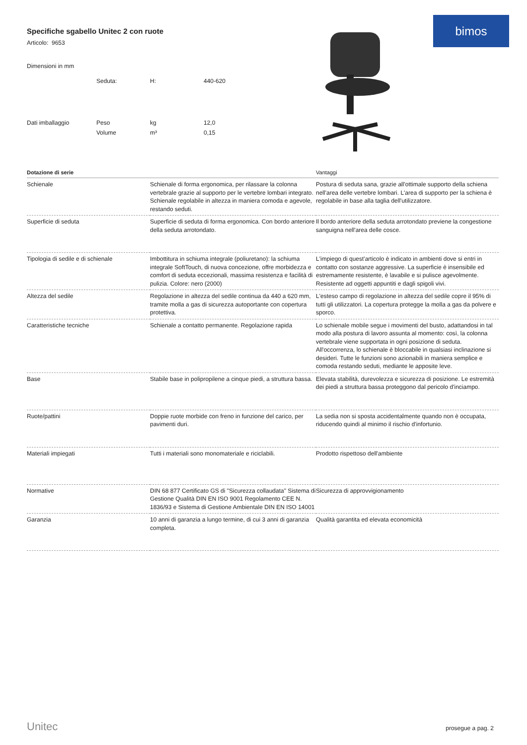bimos
Specifiche sgabello Unitec 2 con ruote
Articolo: 9653
| Dimensioni in mm | | | |
| | Seduta: | H: | 440-620 |
| Dati imballaggio | Peso | kg | 12,0 |
| | Volume | m³ | 0,15 |
| Dotazione di serie | | Vantaggi |
| --- | --- | --- |
| Schienale | Schienale di forma ergonomica, per rilassare la colonna vertebrale grazie al supporto per le vertebre lombari integrato. Schienale regolabile in altezza in maniera comoda e agevole, restando seduti. | Postura di seduta sana, grazie all'ottimale supporto della schiena nell'area delle vertebre lombari. L'area di supporto per la schiena è regolabile in base alla taglia dell'utilizzatore. |
| Superficie di seduta | Superficie di seduta di forma ergonomica. Con bordo anteriore della seduta arrotondato. | Il bordo anteriore della seduta arrotondato previene la congestione sanguigna nell'area delle cosce. |
| Tipologia di sedile e di schienale | Imbottitura in schiuma integrale (poliuretano): la schiuma integrale SoftTouch, di nuova concezione, offre morbidezza e comfort di seduta eccezionali, massima resistenza e facilità di pulizia. Colore: nero (2000) | L'impiego di quest'articolo è indicato in ambienti dove si entri in contatto con sostanze aggressive. La superficie è insensibile ed estremamente resistente, è lavabile e si pulisce agevolmente. Resistente ad oggetti appuntiti e dagli spigoli vivi. |
| Altezza del sedile | Regolazione in altezza del sedile continua da 440 a 620 mm, tramite molla a gas di sicurezza autoportante con copertura protettiva. | L'esteso campo di regolazione in altezza del sedile copre il 95% di tutti gli utilizzatori. La copertura protegge la molla a gas da polvere e sporco. |
| Caratteristiche tecniche | Schienale a contatto permanente. Regolazione rapida | Lo schienale mobile segue i movimenti del busto, adattandosi in tal modo alla postura di lavoro assunta al momento: così, la colonna vertebrale viene supportata in ogni posizione di seduta. All'occorrenza, lo schienale è bloccabile in qualsiasi inclinazione si desideri. Tutte le funzioni sono azionabili in maniera semplice e comoda restando seduti, mediante le apposite leve. |
| Base | Stabile base in polipropilene a cinque piedi, a struttura bassa. | Elevata stabilità, durevolezza e sicurezza di posizione. Le estremità dei piedi a struttura bassa proteggono dal pericolo d'inciampo. |
| Ruote/pattini | Doppie ruote morbide con freno in funzione del carico, per pavimenti duri. | La sedia non si sposta accidentalmente quando non è occupata, riducendo quindi al minimo il rischio d'infortunio. |
| Materiali impiegati | Tutti i materiali sono monomateriale e riciclabili. | Prodotto rispettoso dell'ambiente |
| Normative | DIN 68 877 Certificato GS di "Sicurezza collaudata" Sistema di Gestione Qualità DIN EN ISO 9001 Regolamento CEE N. 1836/93 e Sistema di Gestione Ambientale DIN EN ISO 14001 | Sicurezza di approvvigionamento |
| Garanzia | 10 anni di garanzia a lungo termine, di cui 3 anni di garanzia completa. | Qualità garantita ed elevata economicità |
Unitec prosegue a pag. 2